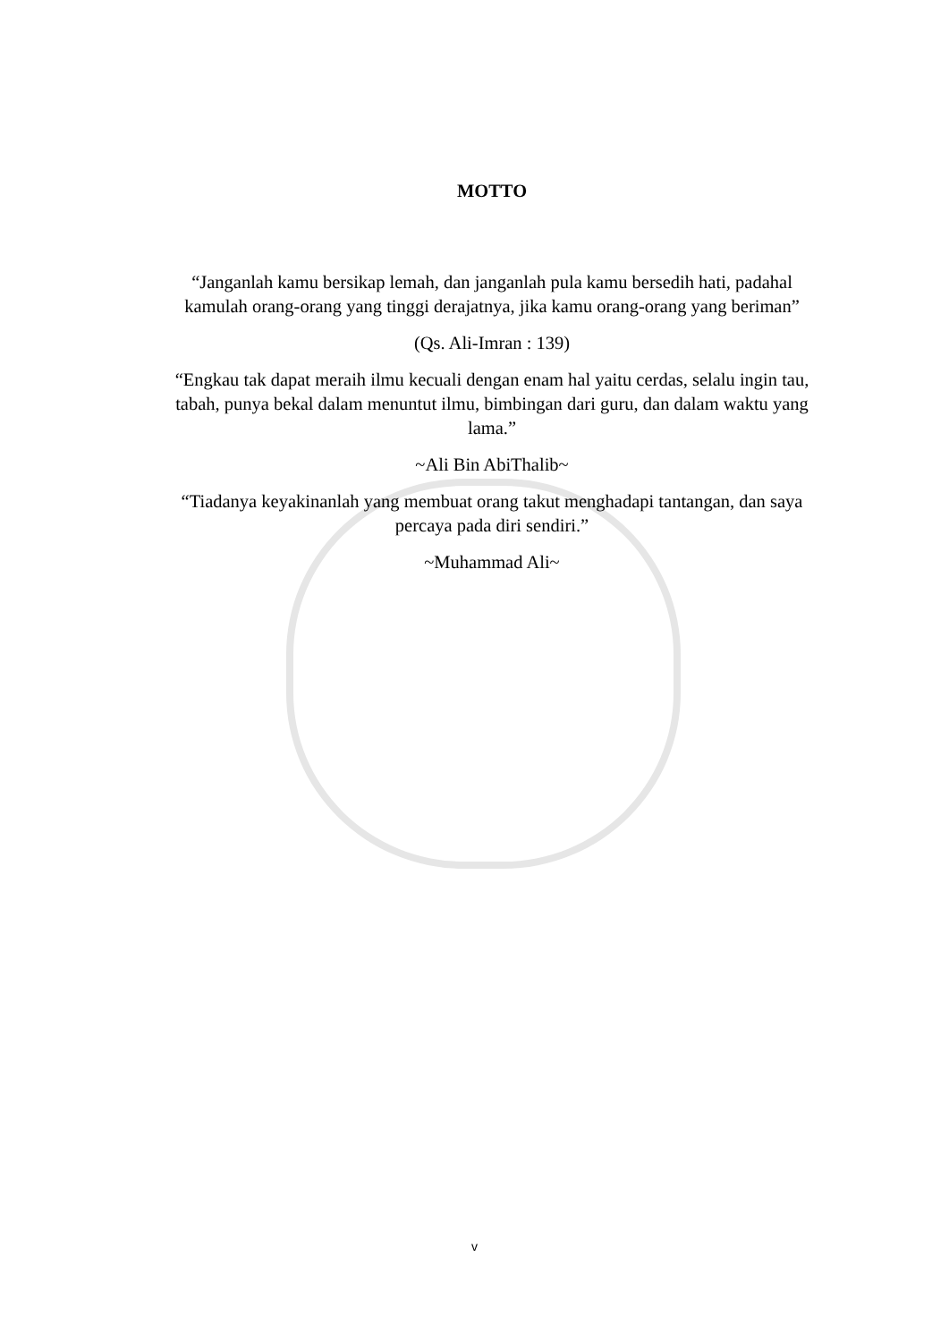MOTTO
“Janganlah kamu bersikap lemah, dan janganlah pula kamu bersedih hati, padahal kamulah orang-orang yang tinggi derajatnya, jika kamu orang-orang yang beriman”
(Qs. Ali-Imran : 139)
“Engkau tak dapat meraih ilmu kecuali dengan enam hal yaitu cerdas, selalu ingin tau, tabah, punya bekal dalam menuntut ilmu, bimbingan dari guru, dan dalam waktu yang lama.”
~Ali Bin AbiThalib~
“Tiadanya keyakinanlah yang membuat orang takut menghadapi tantangan, dan saya percaya pada diri sendiri.”
~Muhammad Ali~
v